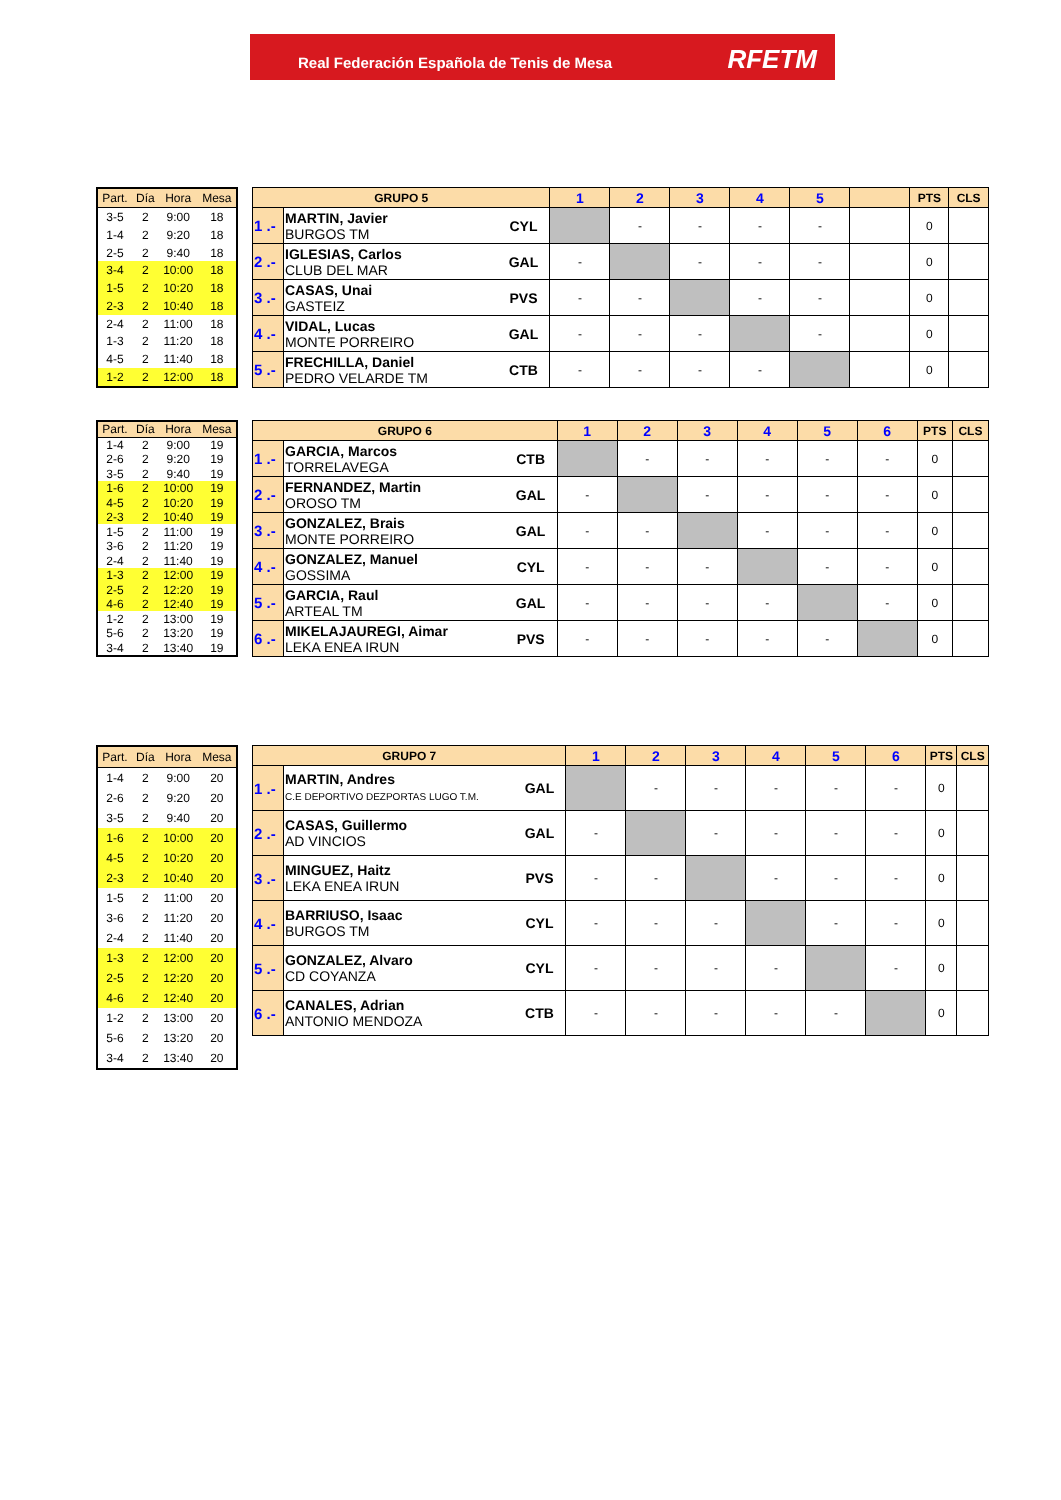Real Federación Española de Tenis de Mesa
RFETM
| Part. | Día | Hora | Mesa |
| --- | --- | --- | --- |
| 3-5 | 2 | 9:00 | 18 |
| 1-4 | 2 | 9:20 | 18 |
| 2-5 | 2 | 9:40 | 18 |
| 3-4 | 2 | 10:00 | 18 |
| 1-5 | 2 | 10:20 | 18 |
| 2-3 | 2 | 10:40 | 18 |
| 2-4 | 2 | 11:00 | 18 |
| 1-3 | 2 | 11:20 | 18 |
| 4-5 | 2 | 11:40 | 18 |
| 1-2 | 2 | 12:00 | 18 |
| GRUPO 5 | | | 1 | 2 | 3 | 4 | 5 | | PTS | CLS |
| --- | --- | --- | --- | --- | --- | --- | --- | --- | --- | --- |
| 1 .- | MARTIN, Javier BURGOS TM | CYL | | - | - | - | - | | 0 | |
| 2 .- | IGLESIAS, Carlos CLUB DEL MAR | GAL | - | | - | - | - | | 0 | |
| 3 .- | CASAS, Unai GASTEIZ | PVS | - | - | | - | - | | 0 | |
| 4 .- | VIDAL, Lucas MONTE PORREIRO | GAL | - | - | - | | - | | 0 | |
| 5 .- | FRECHILLA, Daniel PEDRO VELARDE TM | CTB | - | - | - | - | | | 0 | |
| Part. | Día | Hora | Mesa |
| --- | --- | --- | --- |
| 1-4 | 2 | 9:00 | 19 |
| 2-6 | 2 | 9:20 | 19 |
| 3-5 | 2 | 9:40 | 19 |
| 1-6 | 2 | 10:00 | 19 |
| 4-5 | 2 | 10:20 | 19 |
| 2-3 | 2 | 10:40 | 19 |
| 1-5 | 2 | 11:00 | 19 |
| 3-6 | 2 | 11:20 | 19 |
| 2-4 | 2 | 11:40 | 19 |
| 1-3 | 2 | 12:00 | 19 |
| 2-5 | 2 | 12:20 | 19 |
| 4-6 | 2 | 12:40 | 19 |
| 1-2 | 2 | 13:00 | 19 |
| 5-6 | 2 | 13:20 | 19 |
| 3-4 | 2 | 13:40 | 19 |
| GRUPO 6 | | | 1 | 2 | 3 | 4 | 5 | 6 | PTS | CLS |
| --- | --- | --- | --- | --- | --- | --- | --- | --- | --- | --- |
| 1 .- | GARCIA, Marcos TORRELAVEGA | CTB | | - | - | - | - | - | 0 | |
| 2 .- | FERNANDEZ, Martin OROSO TM | GAL | - | | - | - | - | - | 0 | |
| 3 .- | GONZALEZ, Brais MONTE PORREIRO | GAL | - | - | | - | - | - | 0 | |
| 4 .- | GONZALEZ, Manuel GOSSIMA | CYL | - | - | - | | - | - | 0 | |
| 5 .- | GARCIA, Raul ARTEAL TM | GAL | - | - | - | - | | - | 0 | |
| 6 .- | MIKELAJAUREGI, Aimar LEKA ENEA IRUN | PVS | - | - | - | - | - | | 0 | |
| Part. | Día | Hora | Mesa |
| --- | --- | --- | --- |
| 1-4 | 2 | 9:00 | 20 |
| 2-6 | 2 | 9:20 | 20 |
| 3-5 | 2 | 9:40 | 20 |
| 1-6 | 2 | 10:00 | 20 |
| 4-5 | 2 | 10:20 | 20 |
| 2-3 | 2 | 10:40 | 20 |
| 1-5 | 2 | 11:00 | 20 |
| 3-6 | 2 | 11:20 | 20 |
| 2-4 | 2 | 11:40 | 20 |
| 1-3 | 2 | 12:00 | 20 |
| 2-5 | 2 | 12:20 | 20 |
| 4-6 | 2 | 12:40 | 20 |
| 1-2 | 2 | 13:00 | 20 |
| 5-6 | 2 | 13:20 | 20 |
| 3-4 | 2 | 13:40 | 20 |
| GRUPO 7 | | | 1 | 2 | 3 | 4 | 5 | 6 | PTS | CLS |
| --- | --- | --- | --- | --- | --- | --- | --- | --- | --- | --- |
| 1 .- | MARTIN, Andres C.E DEPORTIVO DEZPORTAS LUGO T.M. | GAL | | - | - | - | - | - | 0 | |
| 2 .- | CASAS, Guillermo AD VINCIOS | GAL | - | | - | - | - | - | 0 | |
| 3 .- | MINGUEZ, Haitz LEKA ENEA IRUN | PVS | - | - | | - | - | - | 0 | |
| 4 .- | BARRIUSO, Isaac BURGOS TM | CYL | - | - | - | | - | - | 0 | |
| 5 .- | GONZALEZ, Alvaro CD COYANZA | CYL | - | - | - | - | | - | 0 | |
| 6 .- | CANALES, Adrian ANTONIO MENDOZA | CTB | - | - | - | - | - | | 0 | |